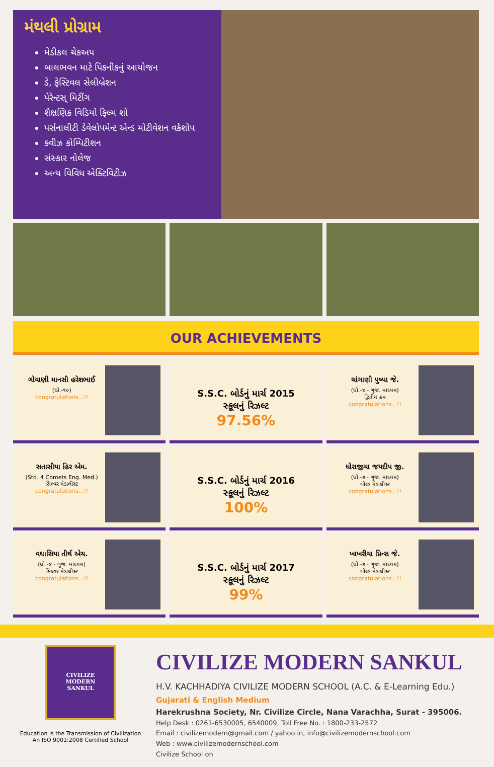મંથલી પ્રોગ્રામ
મેડીકલ ચેકઅપ
બાલભવન માટે પિકનીકનું આયોજન
ડે, ફેસ્ટિવલ સેલીબ્રેશન
પેરેન્ટસ્ મિટીંગ
શૈક્ષણિક વિડિયો ફિલ્મ શો
પર્સનાલીટી ડેવેલોપમેન્ટ એન્ડ મોટીવેશન વર્કશોપ
ક્વીઝ કોમ્પિટીશન
સંસ્કાર નોલેજ
અન્ય વિવિધ એક્ટિવિટીઝ
OUR ACHIEVEMENTS
ગોયાણી માનસી હરેશભાઈ
(ધો.-૧૦)
congratulations...!!
S.S.C. બોર્ડનું માર્ચ 2015
સ્કૂલનું રિઝલ્ટ
97.56%
ચાંગાણી પુષ્પા જે.
(ધો.-૪ - ગુજ. માધ્યમ)
દ્વિતીય ક્રમ
congratulations...!!
સતાસીયા હિર એમ.
(Std. 4 Comets Eng. Med.)
સિલ્વર મેડાલીસ્ટ
congratulations...!!
S.S.C. બોર્ડનું માર્ચ 2016
સ્કૂલનું રિઝલ્ટ
100%
ધોરાજીયા જયદીપ જી.
(ધો.-૭ - ગુજ. માધ્યમ)
ગોલ્ડ મેડાલીસ્ટ
congratulations...!!
વઘાસિયા તીર્થ એચ.
(ધો.-૪ - ગુજ. માધ્યમ)
સિલ્વર મેડાલીસ્ટ
congratulations...!!
S.S.C. બોર્ડનું માર્ચ 2017
સ્કૂલનું રિઝલ્ટ
99%
ખાખરીયા પ્રિન્સ જે.
(ધો.-૭ - ગુજ. માધ્યમ)
ગોલ્ડ મેડાલીસ્ટ
congratulations...!!
CIVILIZE
MODERN
SANKUL
Education is the Transmission of Civilization
An ISO 9001:2008 Certified School
CIVILIZE MODERN SANKUL
H.V. KACHHADIYA CIVILIZE MODERN SCHOOL (A.C. & E-Learning Edu.)
Gujarati & English Medium
Harekrushna Society, Nr. Civilize Circle, Nana Varachha, Surat - 395006.
Help Desk : 0261-6530005, 6540009, Toll Free No. : 1800-233-2572
Email : civilizemodern@gmail.com / yahoo.in, info@civilizemodernschool.com
Web : www.civilizemodernschool.com
Civilize School on